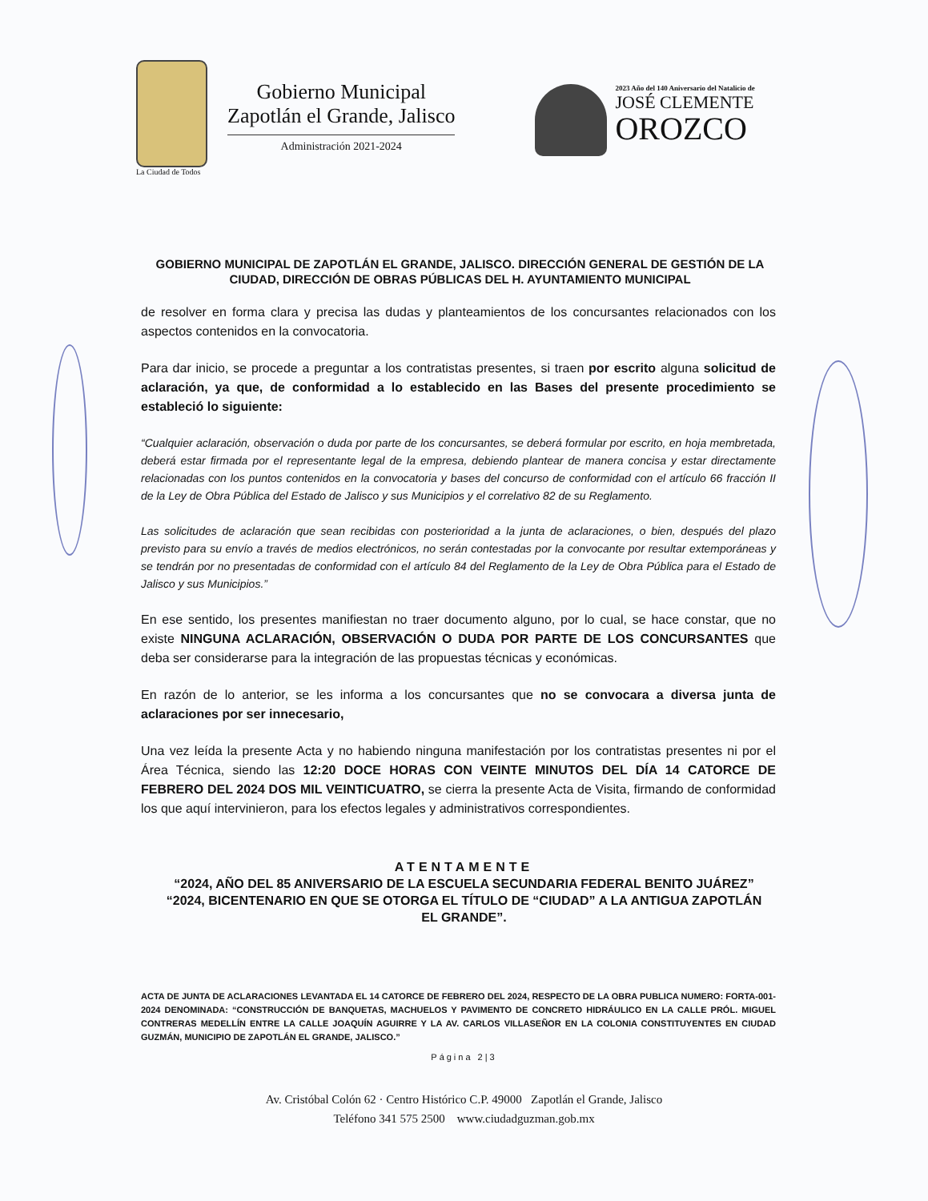La Ciudad de Todos
Gobierno Municipal
Zapotlán el Grande, Jalisco
Administración 2021-2024
2023 Año del 140 Aniversario del Natalicio de
JOSÉ CLEMENTE
OROZCO
GOBIERNO MUNICIPAL DE ZAPOTLÁN EL GRANDE, JALISCO. DIRECCIÓN GENERAL DE GESTIÓN DE LA CIUDAD, DIRECCIÓN DE OBRAS PÚBLICAS DEL H. AYUNTAMIENTO MUNICIPAL
de resolver en forma clara y precisa las dudas y planteamientos de los concursantes relacionados con los aspectos contenidos en la convocatoria.
Para dar inicio, se procede a preguntar a los contratistas presentes, si traen por escrito alguna solicitud de aclaración, ya que, de conformidad a lo establecido en las Bases del presente procedimiento se estableció lo siguiente:
“Cualquier aclaración, observación o duda por parte de los concursantes, se deberá formular por escrito, en hoja membretada, deberá estar firmada por el representante legal de la empresa, debiendo plantear de manera concisa y estar directamente relacionadas con los puntos contenidos en la convocatoria y bases del concurso de conformidad con el artículo 66 fracción II de la Ley de Obra Pública del Estado de Jalisco y sus Municipios y el correlativo 82 de su Reglamento.
Las solicitudes de aclaración que sean recibidas con posterioridad a la junta de aclaraciones, o bien, después del plazo previsto para su envío a través de medios electrónicos, no serán contestadas por la convocante por resultar extemporáneas y se tendrán por no presentadas de conformidad con el artículo 84 del Reglamento de la Ley de Obra Pública para el Estado de Jalisco y sus Municipios.”
En ese sentido, los presentes manifiestan no traer documento alguno, por lo cual, se hace constar, que no existe NINGUNA ACLARACIÓN, OBSERVACIÓN O DUDA POR PARTE DE LOS CONCURSANTES que deba ser considerarse para la integración de las propuestas técnicas y económicas.
En razón de lo anterior, se les informa a los concursantes que no se convocara a diversa junta de aclaraciones por ser innecesario,
Una vez leída la presente Acta y no habiendo ninguna manifestación por los contratistas presentes ni por el Área Técnica, siendo las 12:20 DOCE HORAS CON VEINTE MINUTOS DEL DÍA 14 CATORCE DE FEBRERO DEL 2024 DOS MIL VEINTICUATRO, se cierra la presente Acta de Visita, firmando de conformidad los que aquí intervinieron, para los efectos legales y administrativos correspondientes.
ATENTAMENTE
“2024, AÑO DEL 85 ANIVERSARIO DE LA ESCUELA SECUNDARIA FEDERAL BENITO JUÁREZ”
“2024, BICENTENARIO EN QUE SE OTORGA EL TÍTULO DE “CIUDAD” A LA ANTIGUA ZAPOTLÁN EL GRANDE”.
ACTA DE JUNTA DE ACLARACIONES LEVANTADA EL 14 CATORCE DE FEBRERO DEL 2024, RESPECTO DE LA OBRA PUBLICA NUMERO: FORTA-001-2024 DENOMINADA: “CONSTRUCCIÓN DE BANQUETAS, MACHUELOS Y PAVIMENTO DE CONCRETO HIDRÁULICO EN LA CALLE PRÓL. MIGUEL CONTRERAS MEDELLÍN ENTRE LA CALLE JOAQUÍN AGUIRRE Y LA AV. CARLOS VILLASEÑOR EN LA COLONIA CONSTITUYENTES EN CIUDAD GUZMÁN, MUNICIPIO DE ZAPOTLÁN EL GRANDE, JALISCO.”
Página 2|3
Av. Cristóbal Colón 62 · Centro Histórico C.P. 49000 Zapotlán el Grande, Jalisco
Teléfono 341 575 2500 www.ciudadguzman.gob.mx